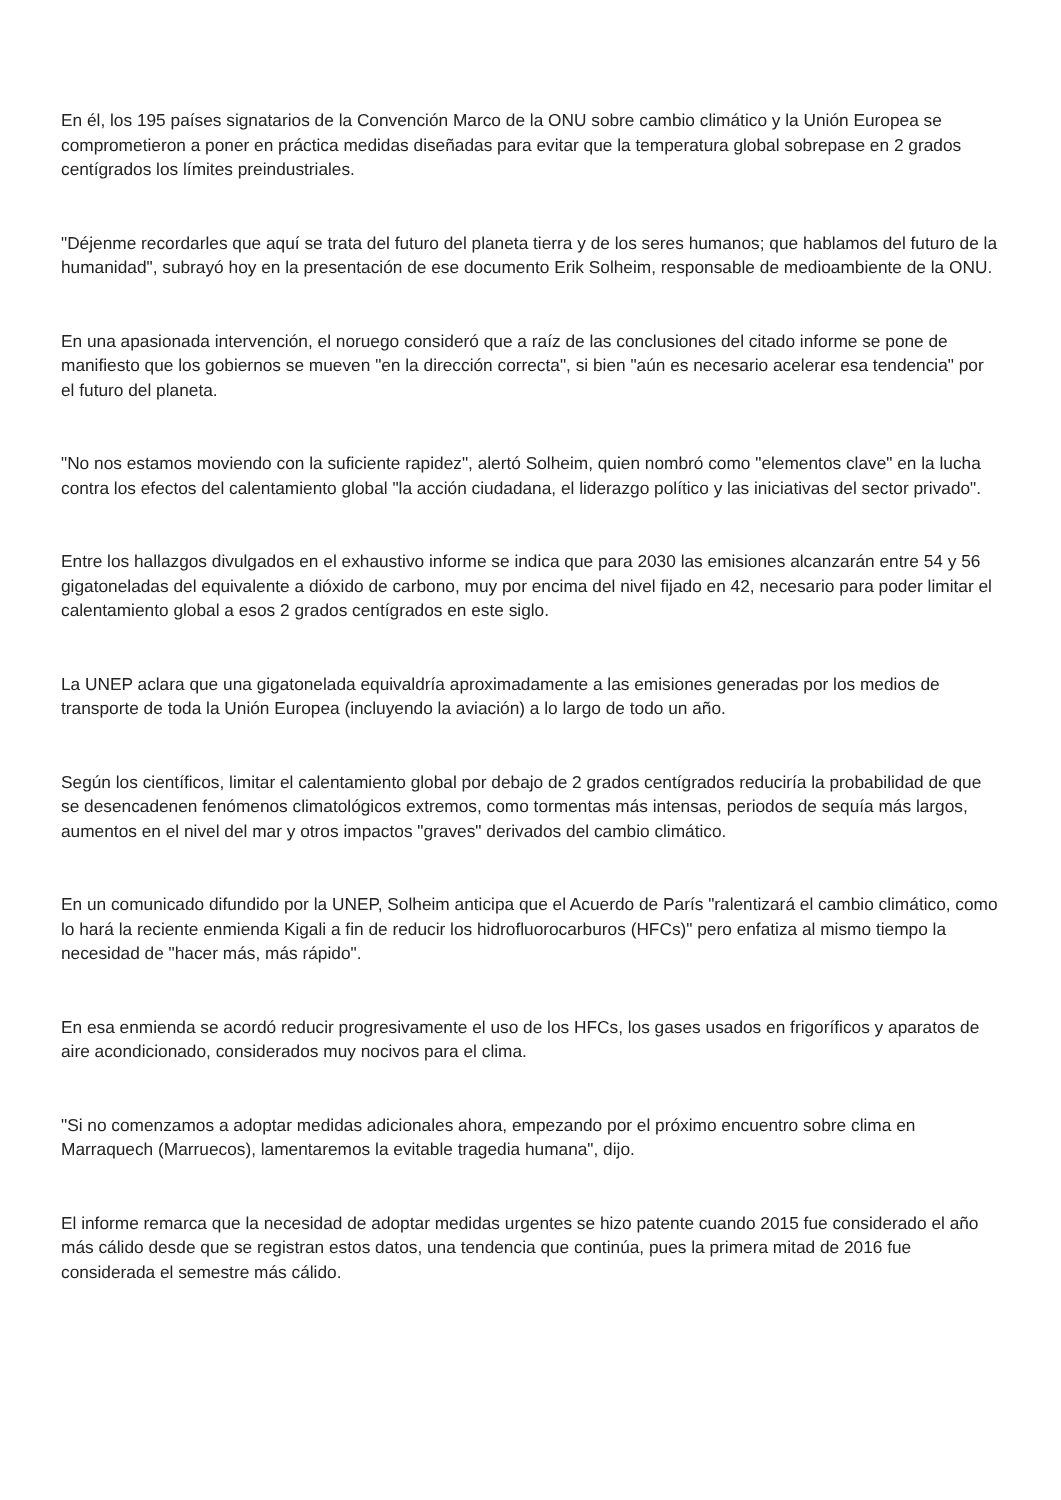En él, los 195 países signatarios de la Convención Marco de la ONU sobre cambio climático y la Unión Europea se comprometieron a poner en práctica medidas diseñadas para evitar que la temperatura global sobrepase en 2 grados centígrados los límites preindustriales.
"Déjenme recordarles que aquí se trata del futuro del planeta tierra y de los seres humanos; que hablamos del futuro de la humanidad", subrayó hoy en la presentación de ese documento Erik Solheim, responsable de medioambiente de la ONU.
En una apasionada intervención, el noruego consideró que a raíz de las conclusiones del citado informe se pone de manifiesto que los gobiernos se mueven "en la dirección correcta", si bien "aún es necesario acelerar esa tendencia" por el futuro del planeta.
"No nos estamos moviendo con la suficiente rapidez", alertó Solheim, quien nombró como "elementos clave" en la lucha contra los efectos del calentamiento global "la acción ciudadana, el liderazgo político y las iniciativas del sector privado".
Entre los hallazgos divulgados en el exhaustivo informe se indica que para 2030 las emisiones alcanzarán entre 54 y 56 gigatoneladas del equivalente a dióxido de carbono, muy por encima del nivel fijado en 42, necesario para poder limitar el calentamiento global a esos 2 grados centígrados en este siglo.
La UNEP aclara que una gigatonelada equivaldría aproximadamente a las emisiones generadas por los medios de transporte de toda la Unión Europea (incluyendo la aviación) a lo largo de todo un año.
Según los científicos, limitar el calentamiento global por debajo de 2 grados centígrados reduciría la probabilidad de que se desencadenen fenómenos climatológicos extremos, como tormentas más intensas, periodos de sequía más largos, aumentos en el nivel del mar y otros impactos "graves" derivados del cambio climático.
En un comunicado difundido por la UNEP, Solheim anticipa que el Acuerdo de París "ralentizará el cambio climático, como lo hará la reciente enmienda Kigali a fin de reducir los hidrofluorocarburos (HFCs)" pero enfatiza al mismo tiempo la necesidad de "hacer más, más rápido".
En esa enmienda se acordó reducir progresivamente el uso de los HFCs, los gases usados en frigoríficos y aparatos de aire acondicionado, considerados muy nocivos para el clima.
"Si no comenzamos a adoptar medidas adicionales ahora, empezando por el próximo encuentro sobre clima en Marraquech (Marruecos), lamentaremos la evitable tragedia humana", dijo.
El informe remarca que la necesidad de adoptar medidas urgentes se hizo patente cuando 2015 fue considerado el año más cálido desde que se registran estos datos, una tendencia que continúa, pues la primera mitad de 2016 fue considerada el semestre más cálido.